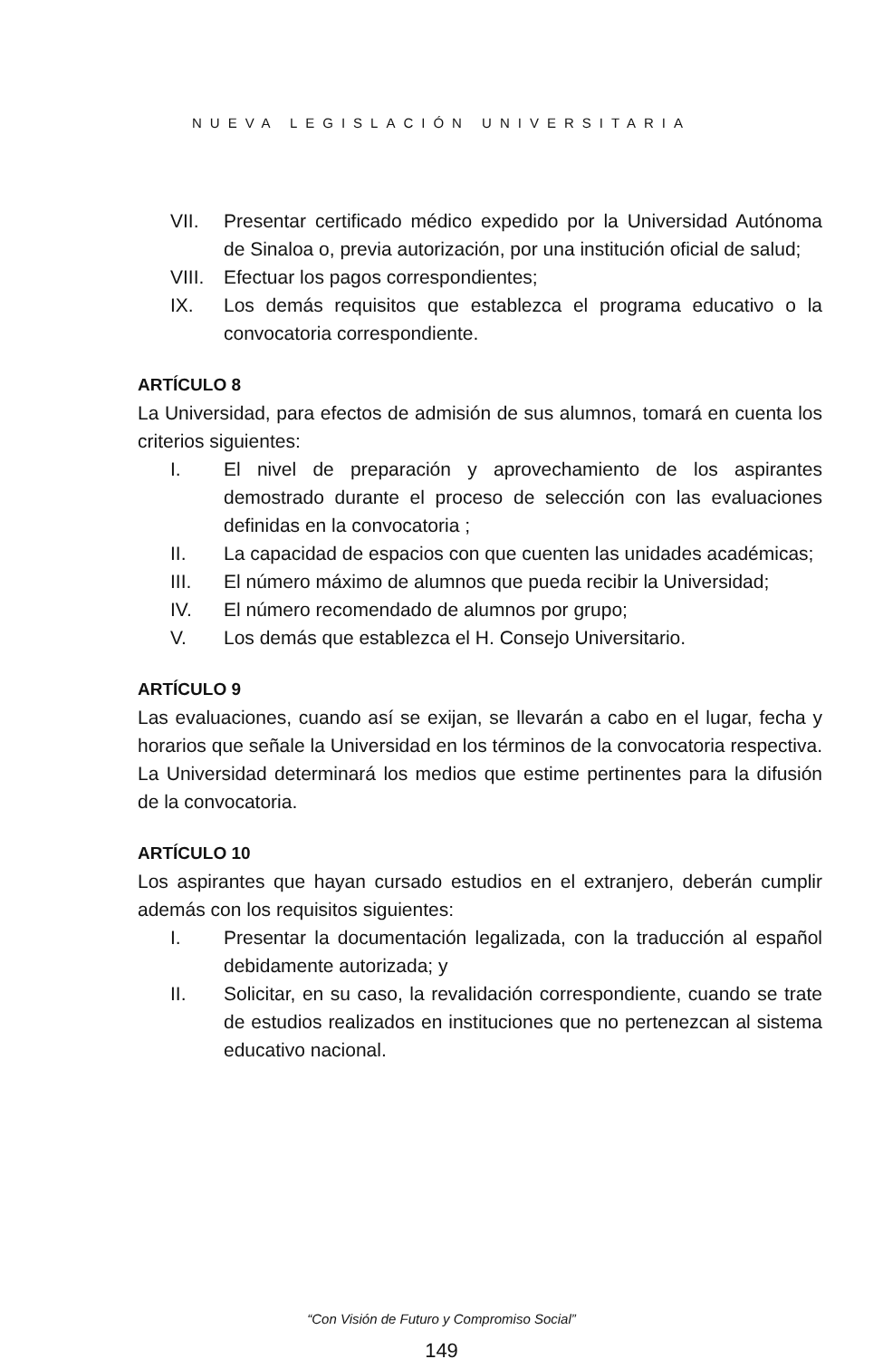NUEVA LEGISLACIÓN UNIVERSITARIA
VII. Presentar certificado médico expedido por la Universidad Autónoma de Sinaloa o, previa autorización, por una institución oficial de salud;
VIII. Efectuar los pagos correspondientes;
IX. Los demás requisitos que establezca el programa educativo o la convocatoria correspondiente.
ARTÍCULO 8
La Universidad, para efectos de admisión de sus alumnos, tomará en cuenta los criterios siguientes:
I. El nivel de preparación y aprovechamiento de los aspirantes demostrado durante el proceso de selección con las evaluaciones definidas en la convocatoria ;
II. La capacidad de espacios con que cuenten las unidades académicas;
III. El número máximo de alumnos que pueda recibir la Universidad;
IV. El número recomendado de alumnos por grupo;
V. Los demás que establezca el H. Consejo Universitario.
ARTÍCULO 9
Las evaluaciones, cuando así se exijan, se llevarán a cabo en el lugar, fecha y horarios que señale la Universidad en los términos de la convocatoria respectiva. La Universidad determinará los medios que estime pertinentes para la difusión de la convocatoria.
ARTÍCULO 10
Los aspirantes que hayan cursado estudios en el extranjero, deberán cumplir además con los requisitos siguientes:
I. Presentar la documentación legalizada, con la traducción al español debidamente autorizada; y
II. Solicitar, en su caso, la revalidación correspondiente, cuando se trate de estudios realizados en instituciones que no pertenezcan al sistema educativo nacional.
“Con Visión de Futuro y Compromiso Social”
149